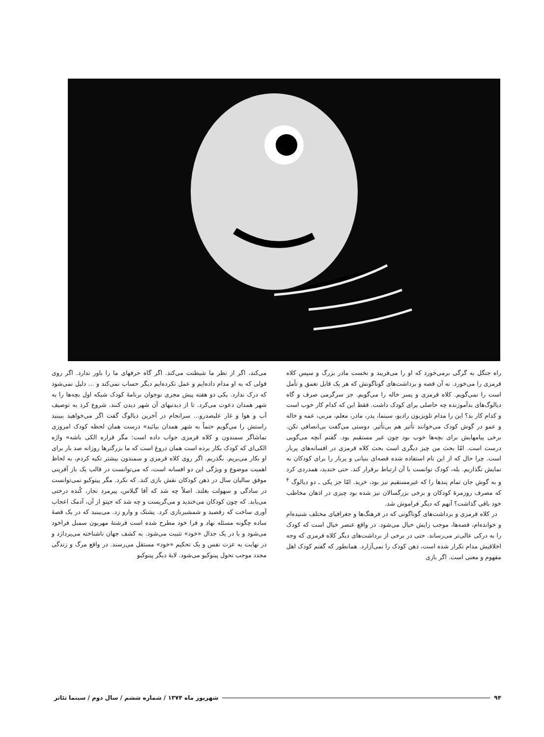راه جنگل به گرگی برمی‌خورد که او را می‌فریبد و نخست مادر بزرگ و سپس کلاه قرمزی را می‌خورد. نه آن قصه و برداشت‌های گوناگونش که هر یک قابل تعمق و تأمل است را نمی‌گویم. کلاه قرمزی و پسر خاله را می‌گویم. جز سرگرمی صرف و گاه دیالوگ‌های بدآموزنده چه حاصلی برای کودک داشت. فقط این که کدام کار خوب است و کدام کار بد؟ این را مدام تلویزیون رادیو، سینما، پدر، مادر، معلم، مربی، عمه و خاله و عمو در گوش کودک می‌خوانند تأثیر هم بی‌تأثیر. دوستی می‌گفت بی‌انصافی نکن. برخی پیامهایش برای بچه‌ها خوب بود چون غیر مستقیم بود. گفتم آنچه می‌گویی درست است. امّا بحث من چیز دیگری است بحث کلاه قرمزی در افسانه‌های پربار است. چرا حال که از این نام استفاده شده قصه‌ای بنیانی و پربار را برای کودکان به نمایش نگذاریم. بله، کودک توانست با آن ارتباط برقرار کند. حتی خندید، همدردی کرد و به گوش جان تمام پندها را که غیرمستقیم نیز بود، خرید. امّا جز یکی ـ دو دیالوگ <sup>۴</sup> که مصرف روزمرهٔ کودکان و برخی بزرگسالان نیز شده بود چیزی در اذهان مخاطب خود باقی گذاشت؟ آنهم که دیگر فراموش شد.
در کلاه قرمزی و برداشت‌های گوناگونی که در فرهنگ‌ها و جغرافیای مختلف شنیده‌ام و خوانده‌ام، قصه‌ها، موجب زایش خیال می‌شود. در واقع عنصر خیال است که کودک را به درکی عالی‌تر می‌رساند. حتی در برخی از برداشت‌های دیگر کلاه قرمزی که وجه اخلاقیش مدام تکرار شده است، ذهن کودک را نمی‌آزارد. همانطور که گفتم کودک اهل مفهوم و معنی است. اگر بازی
می‌کند، اگر از نظر ما شیطنت می‌کند. اگر گاه حرفهای ما را باور ندارد. اگر روی قولی که به او مدام داده‌ایم و عمل نکرده‌ایم دیگر حساب نمی‌کند و ... دلیل نمی‌شود که درک ندارد. یکی دو هفته پیش مجری نوجوان برنامهٔ کودک شبکه اول بچه‌ها را به شهر همدان دعوت می‌کرد. تا از دیدنیهای آن شهر دیدن کنند. شروع کرد به توصیف آب و هوا و غار علیصدرو... سرانجام در آخرین دیالوگ گفت اگر می‌خواهید ببینید راستش را می‌گویم حتماً به شهر همدان بیائید» درست همان لحظه کودک امروزی تماشاگر سمندون و کلاه قرمزی جواب داده است: مگر قراره الکی باشه» واژه الکی‌ای که کودک بکار برده است همان دروغ است که ما بزرگترها روزانه صد بار برای او بکار می‌بریم. بگذریم. اگر روی کلاه قرمزی و سمندون بیشتر تکیه کردم، به لحاظ اهمیت موضوع و ویژگی این دو افسانه است، که می‌توانست در قالب یک باز آفرینی موفق سالیان سال در ذهن کودکان نقش بازی کند. که نکرد. مگر پینوکیو نمی‌توانست در سادگی و سهولت بغلتد. اصلاً چه شد که آقا گیلاس، پیرمرد نجار، کُنده درختی می‌یابد. که چون کودکان می‌خندید و می‌گریست و چه شد که جپتو از آن، آدمک اعجاب آوری ساخت که رقصید و شمشیربازی کرد. پشتک و وارو زد. می‌بینید که در یک قصهٔ ساده چگونه مسئله نهاد و فرا خود مطرح شده است فرشتهٔ مهربون سمبل فراخود می‌شود و یا در یک جدال «خود» تثبیت می‌شود. به کشف جهان ناشناخته می‌پردازد و در نهایت به عزت نفس و یک تحکیم «خود» مستقل می‌رسند. در واقع مرگ و زندگی مجدد موجب تحول پینوکیو می‌شود. لایهٔ دیگر پینوکیو
۹۴ شهریور ماه ۱۳۷۴ / شماره ششم / سال دوم / سینما تئاتر